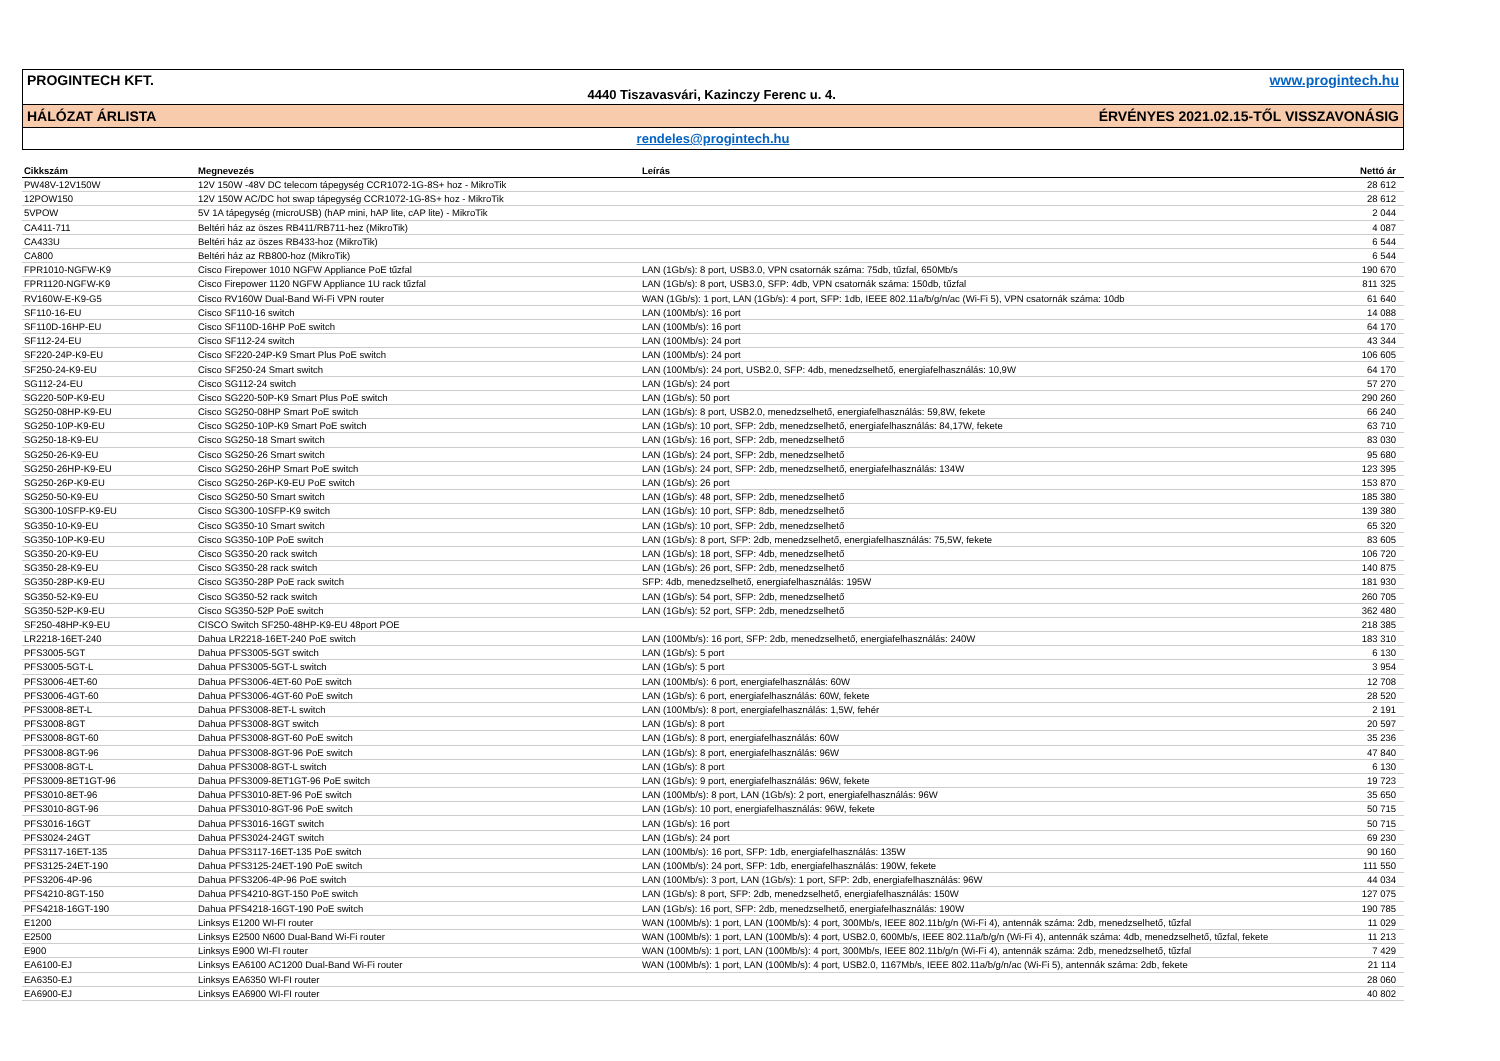PROGINTECH KFT. 4440 Tiszavasvári, Kazinczy Ferenc u. 4. www.progintech.hu
HÁLÓZAT ÁRLISTA ÉRVÉNYES 2021.02.15-TŐL VISSZAVONÁSIG
rendeles@progintech.hu
| Cikkszám | Megnevezés | Leírás | Nettó ár |
| --- | --- | --- | --- |
| PW48V-12V150W | 12V 150W -48V DC telecom tápegység CCR1072-1G-8S+ hoz - MikroTik | | 28 612 |
| 12POW150 | 12V 150W AC/DC hot swap tápegység CCR1072-1G-8S+ hoz - MikroTik | | 28 612 |
| 5VPOW | 5V 1A tápegység (microUSB) (hAP mini, hAP lite, cAP lite) - MikroTik | | 2 044 |
| CA411-711 | Beltéri ház az öszes RB411/RB711-hez (MikroTik) | | 4 087 |
| CA433U | Beltéri ház az öszes RB433-hoz (MikroTik) | | 6 544 |
| CA800 | Beltéri ház az RB800-hoz (MikroTik) | | 6 544 |
| FPR1010-NGFW-K9 | Cisco Firepower 1010 NGFW Appliance PoE tűzfal | LAN (1Gb/s): 8 port, USB3.0, VPN csatornák száma: 75db, tűzfal, 650Mb/s | 190 670 |
| FPR1120-NGFW-K9 | Cisco Firepower 1120 NGFW Appliance 1U rack tűzfal | LAN (1Gb/s): 8 port, USB3.0, SFP: 4db, VPN csatornák száma: 150db, tűzfal | 811 325 |
| RV160W-E-K9-G5 | Cisco RV160W Dual-Band Wi-Fi VPN router | WAN (1Gb/s): 1 port, LAN (1Gb/s): 4 port, SFP: 1db, IEEE 802.11a/b/g/n/ac (Wi-Fi 5), VPN csatornák száma: 10db | 61 640 |
| SF110-16-EU | Cisco SF110-16 switch | LAN (100Mb/s): 16 port | 14 088 |
| SF110D-16HP-EU | Cisco SF110D-16HP PoE switch | LAN (100Mb/s): 16 port | 64 170 |
| SF112-24-EU | Cisco SF112-24 switch | LAN (100Mb/s): 24 port | 43 344 |
| SF220-24P-K9-EU | Cisco SF220-24P-K9 Smart Plus PoE switch | LAN (100Mb/s): 24 port | 106 605 |
| SF250-24-K9-EU | Cisco SF250-24 Smart switch | LAN (100Mb/s): 24 port, USB2.0, SFP: 4db, menedzselhető, energiafelhasználás: 10,9W | 64 170 |
| SG112-24-EU | Cisco SG112-24 switch | LAN (1Gb/s): 24 port | 57 270 |
| SG220-50P-K9-EU | Cisco SG220-50P-K9 Smart Plus PoE switch | LAN (1Gb/s): 50 port | 290 260 |
| SG250-08HP-K9-EU | Cisco SG250-08HP Smart PoE switch | LAN (1Gb/s): 8 port, USB2.0, menedzselhető, energiafelhasználás: 59,8W, fekete | 66 240 |
| SG250-10P-K9-EU | Cisco SG250-10P-K9 Smart PoE switch | LAN (1Gb/s): 10 port, SFP: 2db, menedzselhető, energiafelhasználás: 84,17W, fekete | 63 710 |
| SG250-18-K9-EU | Cisco SG250-18 Smart switch | LAN (1Gb/s): 16 port, SFP: 2db, menedzselhető | 83 030 |
| SG250-26-K9-EU | Cisco SG250-26 Smart switch | LAN (1Gb/s): 24 port, SFP: 2db, menedzselhető | 95 680 |
| SG250-26HP-K9-EU | Cisco SG250-26HP Smart PoE switch | LAN (1Gb/s): 24 port, SFP: 2db, menedzselhető, energiafelhasználás: 134W | 123 395 |
| SG250-26P-K9-EU | Cisco SG250-26P-K9-EU PoE switch | LAN (1Gb/s): 26 port | 153 870 |
| SG250-50-K9-EU | Cisco SG250-50 Smart switch | LAN (1Gb/s): 48 port, SFP: 2db, menedzselhető | 185 380 |
| SG300-10SFP-K9-EU | Cisco SG300-10SFP-K9 switch | LAN (1Gb/s): 10 port, SFP: 8db, menedzselhető | 139 380 |
| SG350-10-K9-EU | Cisco SG350-10 Smart switch | LAN (1Gb/s): 10 port, SFP: 2db, menedzselhető | 65 320 |
| SG350-10P-K9-EU | Cisco SG350-10P PoE switch | LAN (1Gb/s): 8 port, SFP: 2db, menedzselhető, energiafelhasználás: 75,5W, fekete | 83 605 |
| SG350-20-K9-EU | Cisco SG350-20 rack switch | LAN (1Gb/s): 18 port, SFP: 4db, menedzselhető | 106 720 |
| SG350-28-K9-EU | Cisco SG350-28 rack switch | LAN (1Gb/s): 26 port, SFP: 2db, menedzselhető | 140 875 |
| SG350-28P-K9-EU | Cisco SG350-28P PoE rack switch | SFP: 4db, menedzselhető, energiafelhasználás: 195W | 181 930 |
| SG350-52-K9-EU | Cisco SG350-52 rack switch | LAN (1Gb/s): 54 port, SFP: 2db, menedzselhető | 260 705 |
| SG350-52P-K9-EU | Cisco SG350-52P PoE switch | LAN (1Gb/s): 52 port, SFP: 2db, menedzselhető | 362 480 |
| SF250-48HP-K9-EU | CISCO Switch SF250-48HP-K9-EU 48port POE | | 218 385 |
| LR2218-16ET-240 | Dahua LR2218-16ET-240 PoE switch | LAN (100Mb/s): 16 port, SFP: 2db, menedzselhető, energiafelhasználás: 240W | 183 310 |
| PFS3005-5GT | Dahua PFS3005-5GT switch | LAN (1Gb/s): 5 port | 6 130 |
| PFS3005-5GT-L | Dahua PFS3005-5GT-L switch | LAN (1Gb/s): 5 port | 3 954 |
| PFS3006-4ET-60 | Dahua PFS3006-4ET-60 PoE switch | LAN (100Mb/s): 6 port, energiafelhasználás: 60W | 12 708 |
| PFS3006-4GT-60 | Dahua PFS3006-4GT-60 PoE switch | LAN (1Gb/s): 6 port, energiafelhasználás: 60W, fekete | 28 520 |
| PFS3008-8ET-L | Dahua PFS3008-8ET-L switch | LAN (100Mb/s): 8 port, energiafelhasználás: 1,5W, fehér | 2 191 |
| PFS3008-8GT | Dahua PFS3008-8GT switch | LAN (1Gb/s): 8 port | 20 597 |
| PFS3008-8GT-60 | Dahua PFS3008-8GT-60 PoE switch | LAN (1Gb/s): 8 port, energiafelhasználás: 60W | 35 236 |
| PFS3008-8GT-96 | Dahua PFS3008-8GT-96 PoE switch | LAN (1Gb/s): 8 port, energiafelhasználás: 96W | 47 840 |
| PFS3008-8GT-L | Dahua PFS3008-8GT-L switch | LAN (1Gb/s): 8 port | 6 130 |
| PFS3009-8ET1GT-96 | Dahua PFS3009-8ET1GT-96 PoE switch | LAN (1Gb/s): 9 port, energiafelhasználás: 96W, fekete | 19 723 |
| PFS3010-8ET-96 | Dahua PFS3010-8ET-96 PoE switch | LAN (100Mb/s): 8 port, LAN (1Gb/s): 2 port, energiafelhasználás: 96W | 35 650 |
| PFS3010-8GT-96 | Dahua PFS3010-8GT-96 PoE switch | LAN (1Gb/s): 10 port, energiafelhasználás: 96W, fekete | 50 715 |
| PFS3016-16GT | Dahua PFS3016-16GT switch | LAN (1Gb/s): 16 port | 50 715 |
| PFS3024-24GT | Dahua PFS3024-24GT switch | LAN (1Gb/s): 24 port | 69 230 |
| PFS3117-16ET-135 | Dahua PFS3117-16ET-135 PoE switch | LAN (100Mb/s): 16 port, SFP: 1db, energiafelhasználás: 135W | 90 160 |
| PFS3125-24ET-190 | Dahua PFS3125-24ET-190 PoE switch | LAN (100Mb/s): 24 port, SFP: 1db, energiafelhasználás: 190W, fekete | 111 550 |
| PFS3206-4P-96 | Dahua PFS3206-4P-96 PoE switch | LAN (100Mb/s): 3 port, LAN (1Gb/s): 1 port, SFP: 2db, energiafelhasználás: 96W | 44 034 |
| PFS4210-8GT-150 | Dahua PFS4210-8GT-150 PoE switch | LAN (1Gb/s): 8 port, SFP: 2db, menedzselhető, energiafelhasználás: 150W | 127 075 |
| PFS4218-16GT-190 | Dahua PFS4218-16GT-190 PoE switch | LAN (1Gb/s): 16 port, SFP: 2db, menedzselhető, energiafelhasználás: 190W | 190 785 |
| E1200 | Linksys E1200 WI-FI router | WAN (100Mb/s): 1 port, LAN (100Mb/s): 4 port, 300Mb/s, IEEE 802.11b/g/n (Wi-Fi 4), antennák száma: 2db, menedzselhető, tűzfal | 11 029 |
| E2500 | Linksys E2500 N600 Dual-Band Wi-Fi router | WAN (100Mb/s): 1 port, LAN (100Mb/s): 4 port, USB2.0, 600Mb/s, IEEE 802.11a/b/g/n (Wi-Fi 4), antennák száma: 4db, menedzselhető, tűzfal, fekete | 11 213 |
| E900 | Linksys E900 WI-FI router | WAN (100Mb/s): 1 port, LAN (100Mb/s): 4 port, 300Mb/s, IEEE 802.11b/g/n (Wi-Fi 4), antennák száma: 2db, menedzselhető, tűzfal | 7 429 |
| EA6100-EJ | Linksys EA6100 AC1200 Dual-Band Wi-Fi router | WAN (100Mb/s): 1 port, LAN (100Mb/s): 4 port, USB2.0, 1167Mb/s, IEEE 802.11a/b/g/n/ac (Wi-Fi 5), antennák száma: 2db, fekete | 21 114 |
| EA6350-EJ | Linksys EA6350 WI-FI router | | 28 060 |
| EA6900-EJ | Linksys EA6900 WI-FI router | | 40 802 |